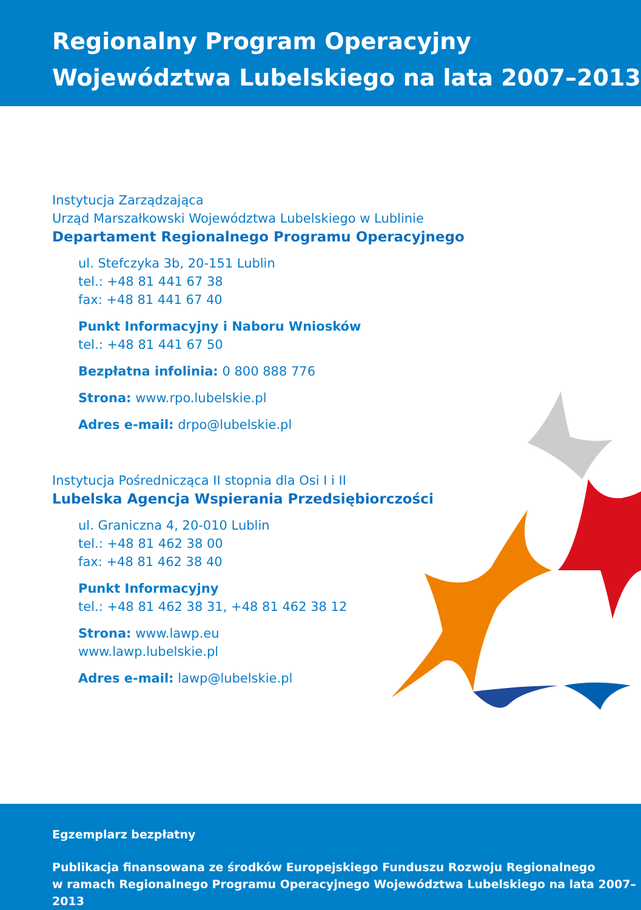Regionalny Program Operacyjny
Województwa Lubelskiego na lata 2007–2013
Instytucja Zarządzająca
Urząd Marszałkowski Województwa Lubelskiego w Lublinie
Departament Regionalnego Programu Operacyjnego
ul. Stefczyka 3b, 20-151 Lublin
tel.: +48 81 441 67 38
fax: +48 81 441 67 40
Punkt Informacyjny i Naboru Wniosków
tel.: +48 81 441 67 50
Bezpłatna infolinia: 0 800 888 776
Strona: www.rpo.lubelskie.pl
Adres e-mail: drpo@lubelskie.pl
Instytucja Pośrednicząca II stopnia dla Osi I i II
Lubelska Agencja Wspierania Przedsiębiorczości
ul. Graniczna 4, 20-010 Lublin
tel.: +48 81 462 38 00
fax: +48 81 462 38 40
Punkt Informacyjny
tel.: +48 81 462 38 31, +48 81 462 38 12
Strona: www.lawp.eu
www.lawp.lubelskie.pl
Adres e-mail: lawp@lubelskie.pl
Egzemplarz bezpłatny
Publikacja finansowana ze środków Europejskiego Funduszu Rozwoju Regionalnego
w ramach Regionalnego Programu Operacyjnego Województwa Lubelskiego na lata 2007–2013